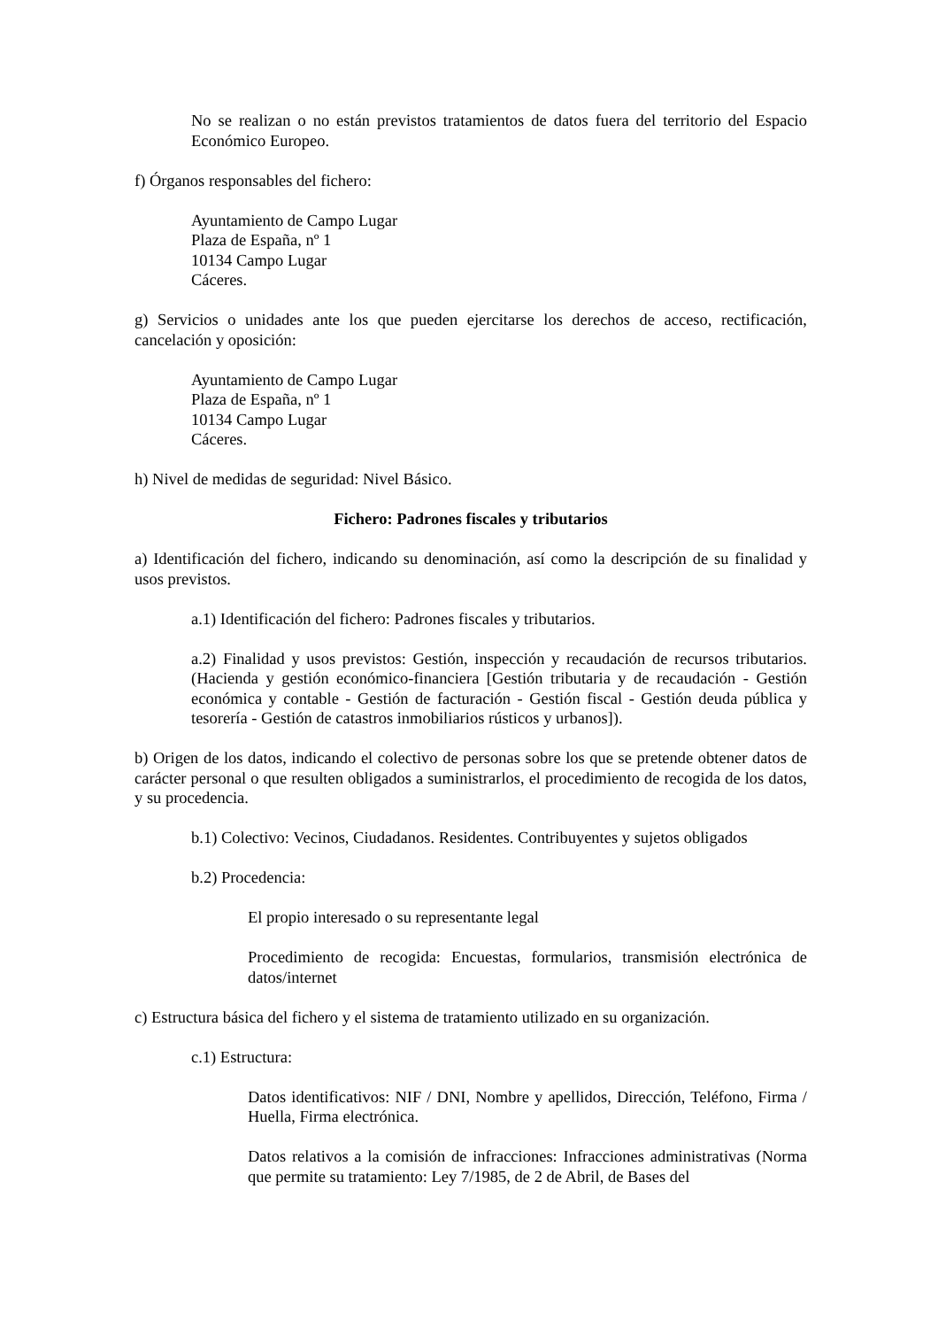No se realizan o no están previstos tratamientos de datos fuera del territorio del Espacio Económico Europeo.
f) Órganos responsables del fichero:
Ayuntamiento de Campo Lugar
Plaza de España, nº 1
10134 Campo Lugar
Cáceres.
g) Servicios o unidades ante los que pueden ejercitarse los derechos de acceso, rectificación, cancelación y oposición:
Ayuntamiento de Campo Lugar
Plaza de España, nº 1
10134 Campo Lugar
Cáceres.
h) Nivel de medidas de seguridad: Nivel Básico.
Fichero: Padrones fiscales y tributarios
a) Identificación del fichero, indicando su denominación, así como la descripción de su finalidad y usos previstos.
a.1) Identificación del fichero: Padrones fiscales y tributarios.
a.2) Finalidad y usos previstos: Gestión, inspección y recaudación de recursos tributarios.(Hacienda y gestión económico-financiera [Gestión tributaria y de recaudación - Gestión económica y contable - Gestión de facturación - Gestión fiscal - Gestión deuda pública y tesorería - Gestión de catastros inmobiliarios rústicos y urbanos]).
b) Origen de los datos, indicando el colectivo de personas sobre los que se pretende obtener datos de carácter personal o que resulten obligados a suministrarlos, el procedimiento de recogida de los datos, y su procedencia.
b.1) Colectivo: Vecinos, Ciudadanos. Residentes. Contribuyentes y sujetos obligados
b.2) Procedencia:
El propio interesado o su representante legal
Procedimiento de recogida: Encuestas, formularios, transmisión electrónica de datos/internet
c) Estructura básica del fichero y el sistema de tratamiento utilizado en su organización.
c.1) Estructura:
Datos identificativos: NIF / DNI, Nombre y apellidos, Dirección, Teléfono, Firma / Huella, Firma electrónica.
Datos relativos a la comisión de infracciones: Infracciones administrativas (Norma que permite su tratamiento: Ley 7/1985, de 2 de Abril, de Bases del